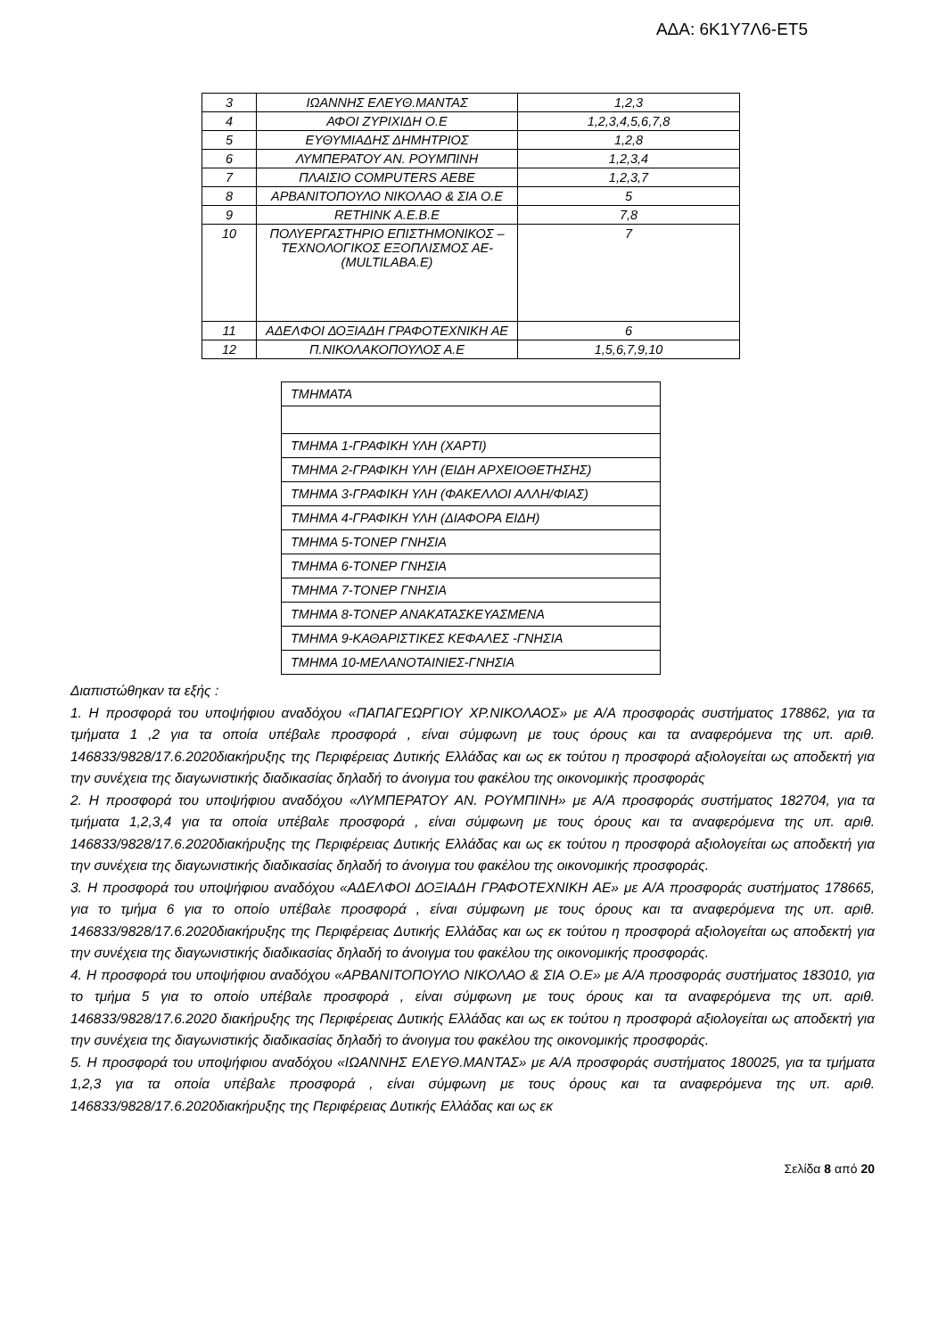ΑΔΑ: 6Κ1Υ7Λ6-ΕΤ5
| 3 | ΙΩΑΝΝΗΣ ΕΛΕΥΘ.ΜΑΝΤΑΣ | 1,2,3 |
| 4 | ΑΦΟΙ ΖΥΡΙΧΙΔΗ Ο.Ε | 1,2,3,4,5,6,7,8 |
| 5 | ΕΥΘΥΜΙΑΔΗΣ ΔΗΜΗΤΡΙΟΣ | 1,2,8 |
| 6 | ΛΥΜΠΕΡΑΤΟΥ ΑΝ. ΡΟΥΜΠΙΝΗ | 1,2,3,4 |
| 7 | ΠΛΑΙΣΙΟ COMPUTERS ΑΕΒΕ | 1,2,3,7 |
| 8 | ΑΡΒΑΝΙΤΟΠΟΥΛΟ ΝΙΚΟΛΑΟ & ΣΙΑ Ο.Ε | 5 |
| 9 | RETHINK A.E.B.E | 7,8 |
| 10 | ΠΟΛΥΕΡΓΑΣΤΗΡΙΟ ΕΠΙΣΤΗΜΟΝΙΚΟΣ – ΤΕΧΝΟΛΟΓΙΚΟΣ ΕΞΟΠΛΙΣΜΟΣ ΑΕ-(MULTILABA.E) | 7 |
| 11 | ΑΔΕΛΦΟΙ ΔΟΞΙΑΔΗ ΓΡΑΦΟΤΕΧΝΙΚΗ ΑΕ | 6 |
| 12 | Π.ΝΙΚΟΛΑΚΟΠΟΥΛΟΣ Α.Ε | 1,5,6,7,9,10 |
| ΤΜΗΜΑΤΑ |
| ΤΜΗΜΑ 1-ΓΡΑΦΙΚΗ ΥΛΗ (ΧΑΡΤΙ) |
| ΤΜΗΜΑ 2-ΓΡΑΦΙΚΗ ΥΛΗ (ΕΙΔΗ ΑΡΧΕΙΟΘΕΤΗΣΗΣ) |
| ΤΜΗΜΑ 3-ΓΡΑΦΙΚΗ ΥΛΗ (ΦΑΚΕΛΛΟΙ ΑΛΛΗ/ΦΙΑΣ) |
| ΤΜΗΜΑ 4-ΓΡΑΦΙΚΗ ΥΛΗ (ΔΙΑΦΟΡΑ ΕΙΔΗ) |
| ΤΜΗΜΑ 5-ΤΟΝΕΡ ΓΝΗΣΙΑ |
| ΤΜΗΜΑ 6-ΤΟΝΕΡ ΓΝΗΣΙΑ |
| ΤΜΗΜΑ 7-ΤΟΝΕΡ ΓΝΗΣΙΑ |
| ΤΜΗΜΑ 8-ΤΟΝΕΡ ΑΝΑΚΑΤΑΣΚΕΥΑΣΜΕΝΑ |
| ΤΜΗΜΑ 9-ΚΑΘΑΡΙΣΤΙΚΕΣ ΚΕΦΑΛΕΣ -ΓΝΗΣΙΑ |
| ΤΜΗΜΑ 10-ΜΕΛΑΝΟΤΑΙΝΙΕΣ-ΓΝΗΣΙΑ |
Διαπιστώθηκαν τα εξής :
1. Η προσφορά του υποψήφιου αναδόχου «ΠΑΠΑΓΕΩΡΓΙΟΥ ΧΡ.ΝΙΚΟΛΑΟΣ» με Α/Α προσφοράς συστήματος 178862, για τα τμήματα 1 ,2 για τα οποία υπέβαλε προσφορά , είναι σύμφωνη με τους όρους και τα αναφερόμενα της υπ. αριθ. 146833/9828/17.6.2020διακήρυξης της Περιφέρειας Δυτικής Ελλάδας και ως εκ τούτου η προσφορά αξιολογείται ως αποδεκτή για την συνέχεια της διαγωνιστικής διαδικασίας δηλαδή το άνοιγμα του φακέλου της οικονομικής προσφοράς
2. Η προσφορά του υποψήφιου αναδόχου «ΛΥΜΠΕΡΑΤΟΥ ΑΝ. ΡΟΥΜΠΙΝΗ» με Α/Α προσφοράς συστήματος 182704, για τα τμήματα 1,2,3,4 για τα οποία υπέβαλε προσφορά , είναι σύμφωνη με τους όρους και τα αναφερόμενα της υπ. αριθ. 146833/9828/17.6.2020διακήρυξης της Περιφέρειας Δυτικής Ελλάδας και ως εκ τούτου η προσφορά αξιολογείται ως αποδεκτή για την συνέχεια της διαγωνιστικής διαδικασίας δηλαδή το άνοιγμα του φακέλου της οικονομικής προσφοράς.
3. Η προσφορά του υποψήφιου αναδόχου «ΑΔΕΛΦΟΙ ΔΟΞΙΑΔΗ ΓΡΑΦΟΤΕΧΝΙΚΗ ΑΕ» με Α/Α προσφοράς συστήματος 178665, για το τμήμα 6 για το οποίο υπέβαλε προσφορά , είναι σύμφωνη με τους όρους και τα αναφερόμενα της υπ. αριθ. 146833/9828/17.6.2020διακήρυξης της Περιφέρειας Δυτικής Ελλάδας και ως εκ τούτου η προσφορά αξιολογείται ως αποδεκτή για την συνέχεια της διαγωνιστικής διαδικασίας δηλαδή το άνοιγμα του φακέλου της οικονομικής προσφοράς.
4. Η προσφορά του υποψήφιου αναδόχου «ΑΡΒΑΝΙΤΟΠΟΥΛΟ ΝΙΚΟΛΑΟ & ΣΙΑ Ο.Ε» με Α/Α προσφοράς συστήματος 183010, για το τμήμα 5 για το οποίο υπέβαλε προσφορά , είναι σύμφωνη με τους όρους και τα αναφερόμενα της υπ. αριθ. 146833/9828/17.6.2020 διακήρυξης της Περιφέρειας Δυτικής Ελλάδας και ως εκ τούτου η προσφορά αξιολογείται ως αποδεκτή για την συνέχεια της διαγωνιστικής διαδικασίας δηλαδή το άνοιγμα του φακέλου της οικονομικής προσφοράς.
5. Η προσφορά του υποψήφιου αναδόχου «ΙΩΑΝΝΗΣ ΕΛΕΥΘ.ΜΑΝΤΑΣ» με Α/Α προσφοράς συστήματος 180025, για τα τμήματα 1,2,3 για τα οποία υπέβαλε προσφορά , είναι σύμφωνη με τους όρους και τα αναφερόμενα της υπ. αριθ. 146833/9828/17.6.2020διακήρυξης της Περιφέρειας Δυτικής Ελλάδας και ως εκ
Σελίδα 8 από 20